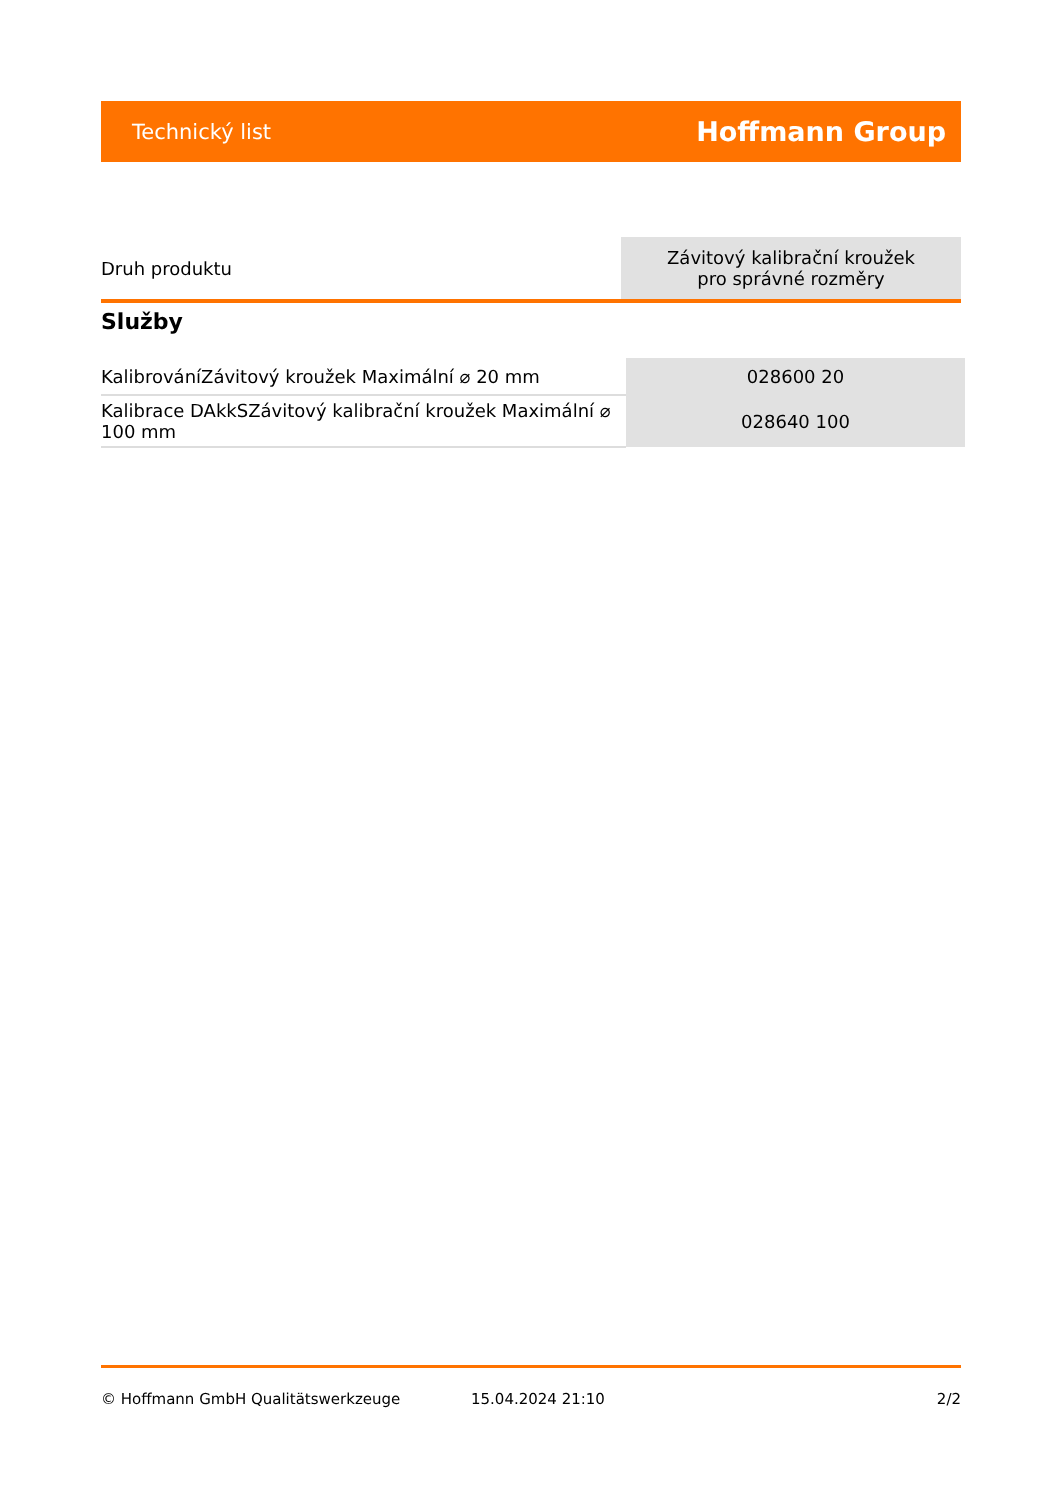Technický list Hoffmann Group
| Druh produktu | Závitový kalibrační kroužek pro správné rozměry |
Služby
| KalibrováníZávitový kroužek Maximální ⌀ 20 mm | 028600 20 |
| Kalibrace DAkkSZávitový kalibrační kroužek Maximální ⌀ 100 mm | 028640 100 |
© Hoffmann GmbH Qualitätswerkzeuge 15.04.2024 21:10 2/2